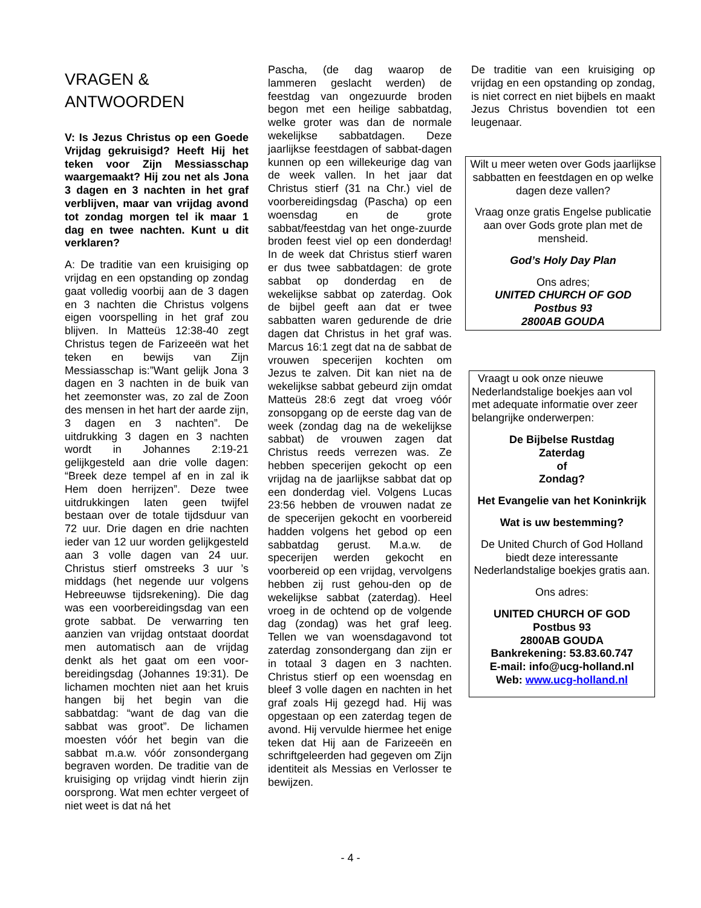VRAGEN &
ANTWOORDEN
V: Is Jezus Christus op een Goede Vrijdag gekruisigd? Heeft Hij het teken voor Zijn Messiasschap waargemaakt? Hij zou net als Jona 3 dagen en 3 nachten in het graf verblijven, maar van vrijdag avond tot zondag morgen tel ik maar 1 dag en twee nachten. Kunt u dit verklaren?
A: De traditie van een kruisiging op vrijdag en een opstanding op zondag gaat volledig voorbij aan de 3 dagen en 3 nachten die Christus volgens eigen voorspelling in het graf zou blijven. In Matteüs 12:38-40 zegt Christus tegen de Farizeeën wat het teken en bewijs van Zijn Messiasschap is:”Want gelijk Jona 3 dagen en 3 nachten in de buik van het zeemonster was, zo zal de Zoon des mensen in het hart der aarde zijn, 3 dagen en 3 nachten”. De uitdrukking 3 dagen en 3 nachten wordt in Johannes 2:19-21 gelijkgesteld aan drie volle dagen: “Breek deze tempel af en in zal ik Hem doen herrijzen”. Deze twee uitdrukkingen laten geen twijfel bestaan over de totale tijdsduur van 72 uur. Drie dagen en drie nachten ieder van 12 uur worden gelijkgesteld aan 3 volle dagen van 24 uur. Christus stierf omstreeks 3 uur ’s middags (het negende uur volgens Hebreeuwse tijdsrekening). Die dag was een voorbereidingsdag van een grote sabbat. De verwarring ten aanzien van vrijdag ontstaat doordat men automatisch aan de vrijdag denkt als het gaat om een voor-bereidingsdag (Johannes 19:31). De lichamen mochten niet aan het kruis hangen bij het begin van die sabbatdag: “want de dag van die sabbat was groot”. De lichamen moesten vóór het begin van die sabbat m.a.w. vóór zonsondergang begraven worden. De traditie van de kruisiging op vrijdag vindt hierin zijn oorsprong. Wat men echter vergeet of niet weet is dat ná het
Pascha, (de dag waarop de lammeren geslacht werden) de feestdag van ongezuurde broden begon met een heilige sabbatdag, welke groter was dan de normale wekelijkse sabbatdagen. Deze jaarlijkse feestdagen of sabbat-dagen kunnen op een willekeurige dag van de week vallen. In het jaar dat Christus stierf (31 na Chr.) viel de voorbereidingsdag (Pascha) op een woensdag en de grote sabbat/feestdag van het onge-zuurde broden feest viel op een donderdag! In de week dat Christus stierf waren er dus twee sabbatdagen: de grote sabbat op donderdag en de wekelijkse sabbat op zaterdag. Ook de bijbel geeft aan dat er twee sabbatten waren gedurende de drie dagen dat Christus in het graf was. Marcus 16:1 zegt dat na de sabbat de vrouwen specerijen kochten om Jezus te zalven. Dit kan niet na de wekelijkse sabbat gebeurd zijn omdat Matteüs 28:6 zegt dat vroeg vóór zonsopgang op de eerste dag van de week (zondag dag na de wekelijkse sabbat) de vrouwen zagen dat Christus reeds verrezen was. Ze hebben specerijen gekocht op een vrijdag na de jaarlijkse sabbat dat op een donderdag viel. Volgens Lucas 23:56 hebben de vrouwen nadat ze de specerijen gekocht en voorbereid hadden volgens het gebod op een sabbatdag gerust. M.a.w. de specerijen werden gekocht en voorbereid op een vrijdag, vervolgens hebben zij rust gehou-den op de wekelijkse sabbat (zaterdag). Heel vroeg in de ochtend op de volgende dag (zondag) was het graf leeg. Tellen we van woensdagavond tot zaterdag zonsondergang dan zijn er in totaal 3 dagen en 3 nachten. Christus stierf op een woensdag en bleef 3 volle dagen en nachten in het graf zoals Hij gezegd had. Hij was opgestaan op een zaterdag tegen de avond. Hij vervulde hiermee het enige teken dat Hij aan de Farizeeën en schriftgeleerden had gegeven om Zijn identiteit als Messias en Verlosser te bewijzen.
De traditie van een kruisiging op vrijdag en een opstanding op zondag, is niet correct en niet bijbels en maakt Jezus Christus bovendien tot een leugenaar.
Wilt u meer weten over Gods jaarlijkse sabbatten en feestdagen en op welke dagen deze vallen?
Vraag onze gratis Engelse publicatie aan over Gods grote plan met de mensheid.
God’s Holy Day Plan
Ons adres;
UNITED CHURCH OF GOD
Postbus 93
2800AB GOUDA
Vraagt u ook onze nieuwe Nederlandstalige boekjes aan vol met adequate informatie over zeer belangrijke onderwerpen:
De Bijbelse Rustdag
Zaterdag
of
Zondag?
Het Evangelie van het Koninkrijk
Wat is uw bestemming?
De United Church of God Holland biedt deze interessante Nederlandstalige boekjes gratis aan.
Ons adres:
UNITED CHURCH OF GOD
Postbus 93
2800AB GOUDA
Bankrekening: 53.83.60.747
E-mail: info@ucg-holland.nl
Web: www.ucg-holland.nl
- 4 -